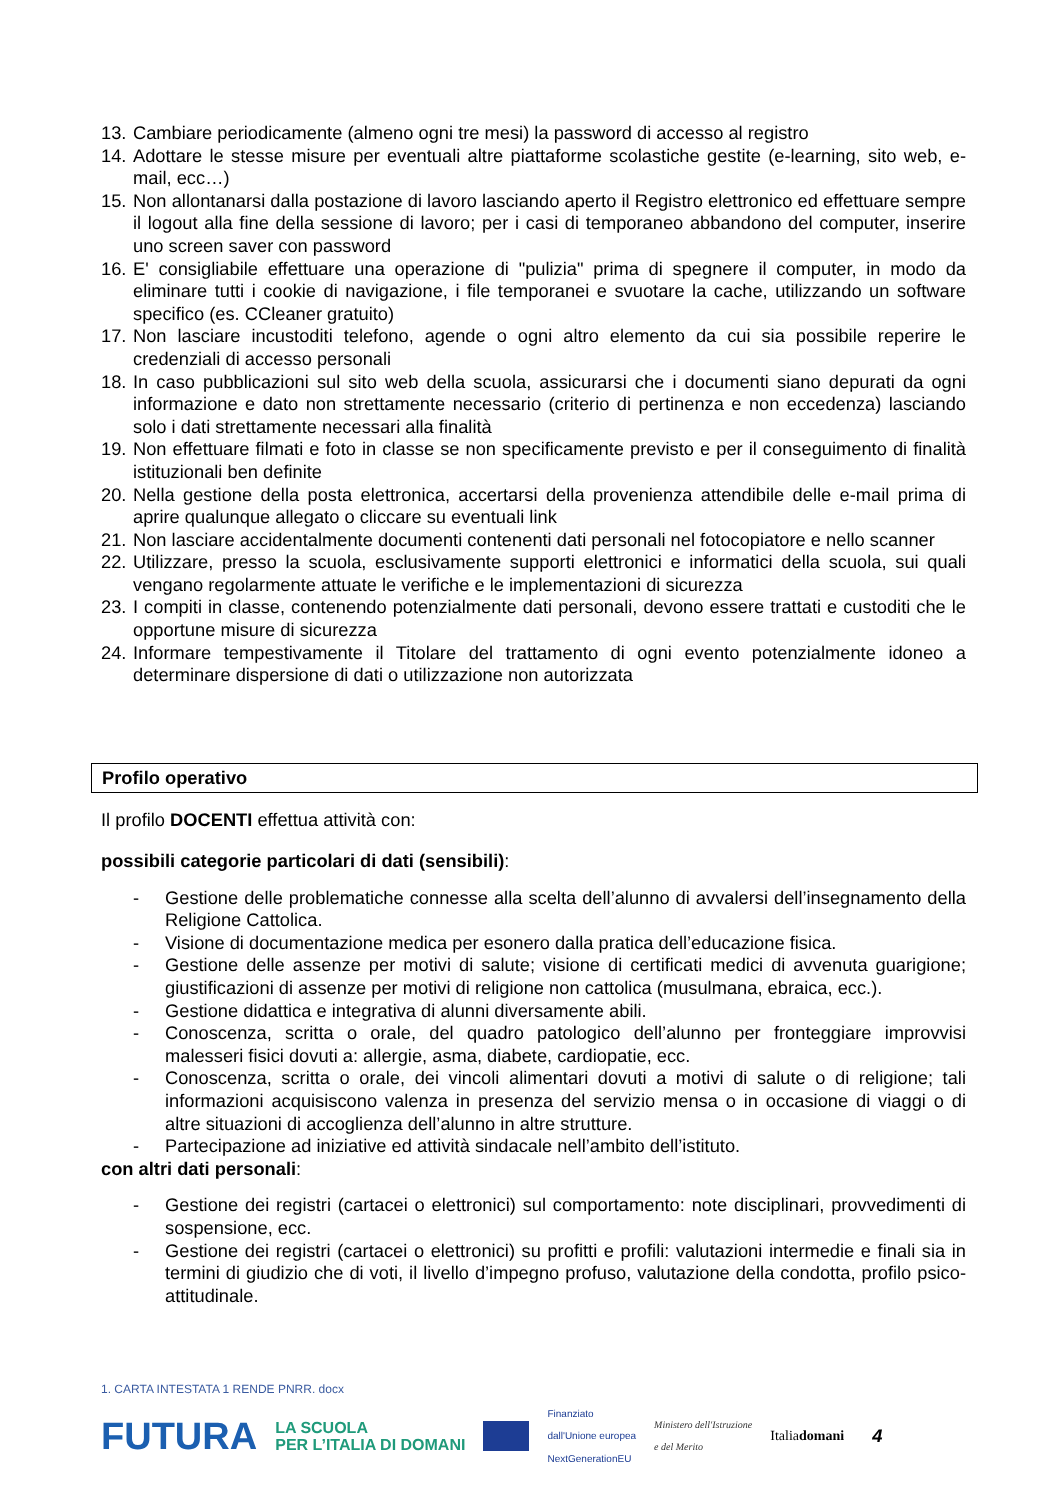13. Cambiare periodicamente (almeno ogni tre mesi) la password di accesso al registro
14. Adottare le stesse misure per eventuali altre piattaforme scolastiche gestite (e-learning, sito web, e-mail, ecc…)
15. Non allontanarsi dalla postazione di lavoro lasciando aperto il Registro elettronico ed effettuare sempre il logout alla fine della sessione di lavoro; per i casi di temporaneo abbandono del computer, inserire uno screen saver con password
16. E' consigliabile effettuare una operazione di "pulizia" prima di spegnere il computer, in modo da eliminare tutti i cookie di navigazione, i file temporanei e svuotare la cache, utilizzando un software specifico (es. CCleaner gratuito)
17. Non lasciare incustoditi telefono, agende o ogni altro elemento da cui sia possibile reperire le credenziali di accesso personali
18. In caso pubblicazioni sul sito web della scuola, assicurarsi che i documenti siano depurati da ogni informazione e dato non strettamente necessario (criterio di pertinenza e non eccedenza) lasciando solo i dati strettamente necessari alla finalità
19. Non effettuare filmati e foto in classe se non specificamente previsto e per il conseguimento di finalità istituzionali ben definite
20. Nella gestione della posta elettronica, accertarsi della provenienza attendibile delle e-mail prima di aprire qualunque allegato o cliccare su eventuali link
21. Non lasciare accidentalmente documenti contenenti dati personali nel fotocopiatore e nello scanner
22. Utilizzare, presso la scuola, esclusivamente supporti elettronici e informatici della scuola, sui quali vengano regolarmente attuate le verifiche e le implementazioni di sicurezza
23. I compiti in classe, contenendo potenzialmente dati personali, devono essere trattati e custoditi che le opportune misure di sicurezza
24. Informare tempestivamente il Titolare del trattamento di ogni evento potenzialmente idoneo a determinare dispersione di dati o utilizzazione non autorizzata
Profilo operativo
Il profilo DOCENTI effettua attività con:
possibili categorie particolari di dati (sensibili):
- Gestione delle problematiche connesse alla scelta dell’alunno di avvalersi dell’insegnamento della Religione Cattolica.
- Visione di documentazione medica per esonero dalla pratica dell’educazione fisica.
- Gestione delle assenze per motivi di salute; visione di certificati medici di avvenuta guarigione; giustificazioni di assenze per motivi di religione non cattolica (musulmana, ebraica, ecc.).
- Gestione didattica e integrativa di alunni diversamente abili.
- Conoscenza, scritta o orale, del quadro patologico dell’alunno per fronteggiare improvvisi malesseri fisici dovuti a: allergie, asma, diabete, cardiopatie, ecc.
- Conoscenza, scritta o orale, dei vincoli alimentari dovuti a motivi di salute o di religione; tali informazioni acquisiscono valenza in presenza del servizio mensa o in occasione di viaggi o di altre situazioni di accoglienza dell’alunno in altre strutture.
- Partecipazione ad iniziative ed attività sindacale nell’ambito dell’istituto.
con altri dati personali:
- Gestione dei registri (cartacei o elettronici) sul comportamento: note disciplinari, provvedimenti di sospensione, ecc.
- Gestione dei registri (cartacei o elettronici) su profitti e profili: valutazioni intermedie e finali sia in termini di giudizio che di voti, il livello d’impegno profuso, valutazione della condotta, profilo psico-attitudinale.
1. CARTA INTESTATA 1 RENDE PNRR. docx
FUTURA LA SCUOLA
PER L’ITALIA DI DOMANI Finanziato
dall'Unione europea
NextGenerationEU Ministero dell'Istruzione
e del Merito Italiadomani 4